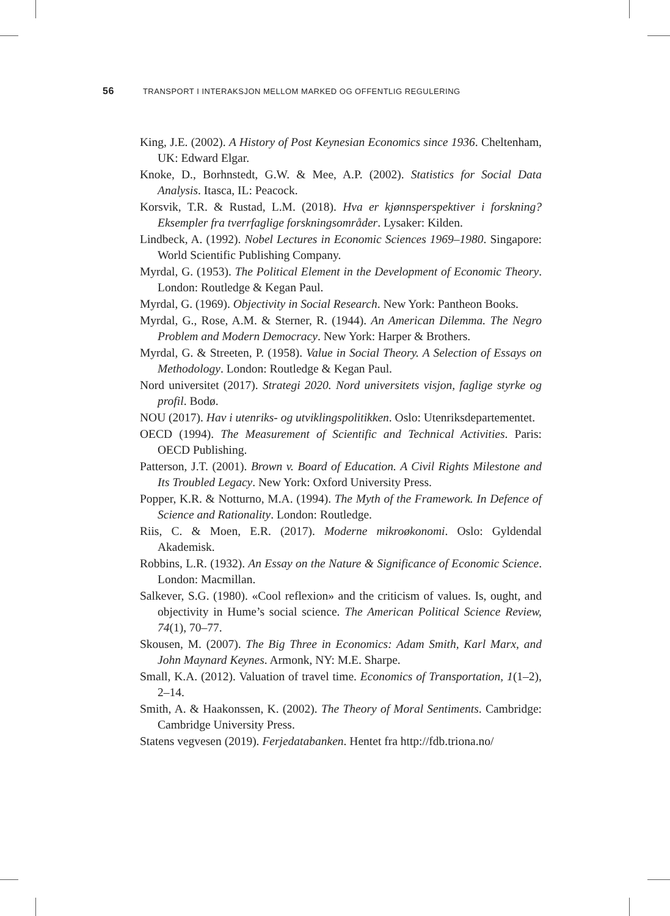56 TRANSPORT I INTERAKSJON MELLOM MARKED OG OFFENTLIG REGULERING
King, J.E. (2002). A History of Post Keynesian Economics since 1936. Cheltenham, UK: Edward Elgar.
Knoke, D., Borhnstedt, G.W. & Mee, A.P. (2002). Statistics for Social Data Analysis. Itasca, IL: Peacock.
Korsvik, T.R. & Rustad, L.M. (2018). Hva er kjønnsperspektiver i forskning? Eksempler fra tverrfaglige forskningsområder. Lysaker: Kilden.
Lindbeck, A. (1992). Nobel Lectures in Economic Sciences 1969–1980. Singapore: World Scientific Publishing Company.
Myrdal, G. (1953). The Political Element in the Development of Economic Theory. London: Routledge & Kegan Paul.
Myrdal, G. (1969). Objectivity in Social Research. New York: Pantheon Books.
Myrdal, G., Rose, A.M. & Sterner, R. (1944). An American Dilemma. The Negro Problem and Modern Democracy. New York: Harper & Brothers.
Myrdal, G. & Streeten, P. (1958). Value in Social Theory. A Selection of Essays on Methodology. London: Routledge & Kegan Paul.
Nord universitet (2017). Strategi 2020. Nord universitets visjon, faglige styrke og profil. Bodø.
NOU (2017). Hav i utenriks- og utviklingspolitikken. Oslo: Utenriks­departementet.
OECD (1994). The Measurement of Scientific and Technical Activities. Paris: OECD Publishing.
Patterson, J.T. (2001). Brown v. Board of Education. A Civil Rights Milestone and Its Troubled Legacy. New York: Oxford University Press.
Popper, K.R. & Notturno, M.A. (1994). The Myth of the Framework. In Defence of Science and Rationality. London: Routledge.
Riis, C. & Moen, E.R. (2017). Moderne mikroøkonomi. Oslo: Gyldendal Akademisk.
Robbins, L.R. (1932). An Essay on the Nature & Significance of Economic Science. London: Macmillan.
Salkever, S.G. (1980). «Cool reflexion» and the criticism of values. Is, ought, and objectivity in Hume’s social science. The American Political Science Review, 74(1), 70–77.
Skousen, M. (2007). The Big Three in Economics: Adam Smith, Karl Marx, and John Maynard Keynes. Armonk, NY: M.E. Sharpe.
Small, K.A. (2012). Valuation of travel time. Economics of Transportation, 1(1–2), 2–14.
Smith, A. & Haakonssen, K. (2002). The Theory of Moral Sentiments. Cambridge: Cambridge University Press.
Statens vegvesen (2019). Ferjedatabanken. Hentet fra http://fdb.triona.no/